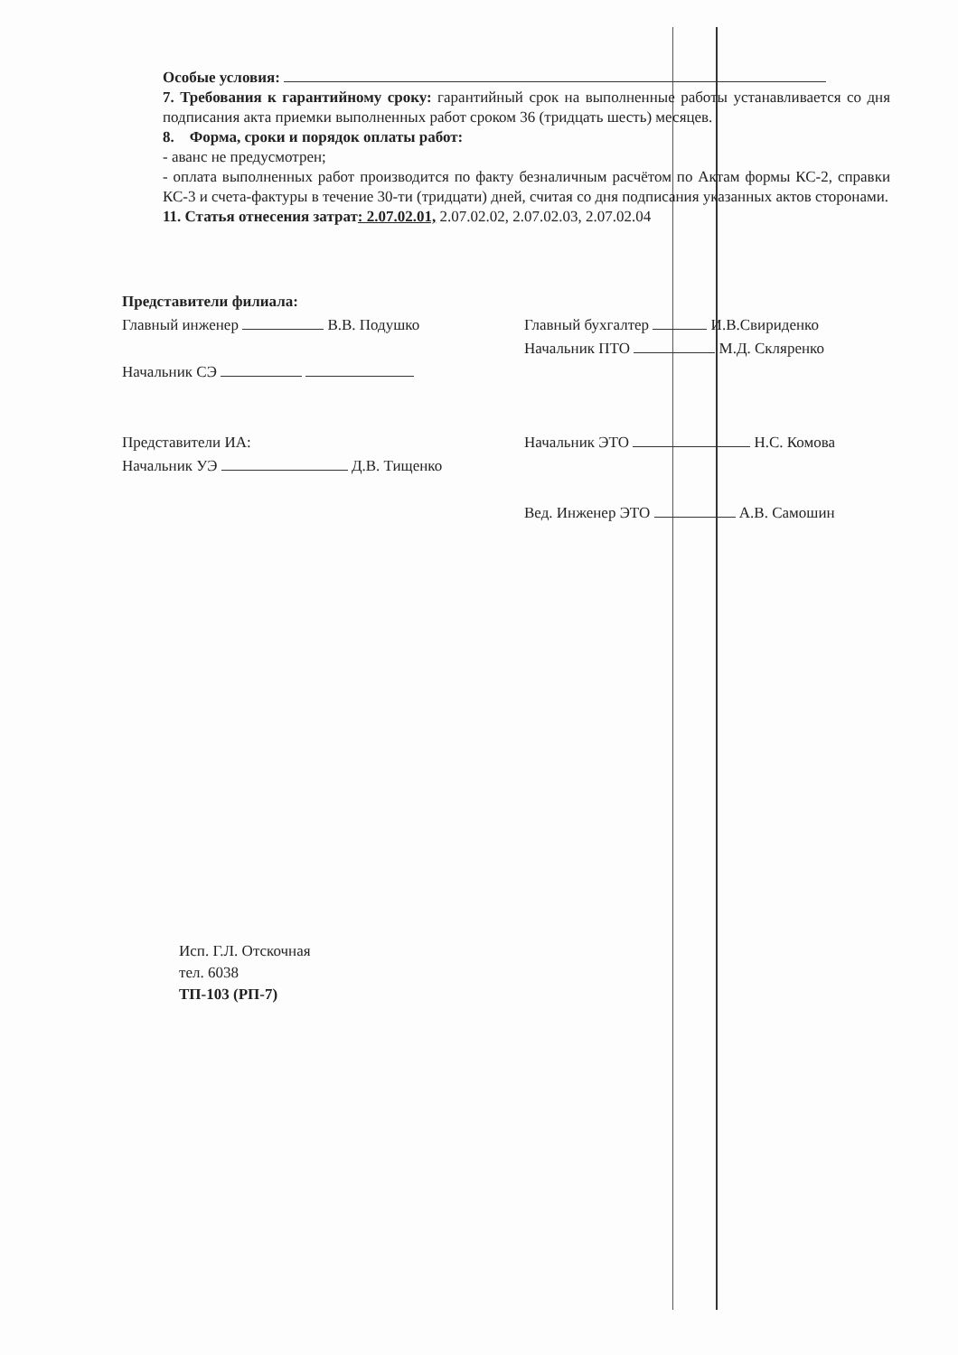Особые условия:
7. Требования к гарантийному сроку: гарантийный срок на выполненные работы устанавливается со дня подписания акта приемки выполненных работ сроком 36 (тридцать шесть) месяцев.
8. Форма, сроки и порядок оплаты работ:
- аванс не предусмотрен;
- оплата выполненных работ производится по факту безналичным расчётом по Актам формы КС-2, справки КС-3 и счета-фактуры в течение 30-ти (тридцати) дней, считая со дня подписания указанных актов сторонами.
11. Статья отнесения затрат: 2.07.02.01, 2.07.02.02, 2.07.02.03, 2.07.02.04
Представители филиала:
Главный инженер В.В. Подушко
Начальник СЭ
Представители ИА:
Начальник УЭ Д.В. Тищенко
Главный бухгалтер И.В.Свириденко
Начальник ПТО М.Д. Скляренко
Начальник ЭТО Н.С. Комова
Вед. Инженер ЭТО А.В. Самошин
Исп. Г.Л. Отскочная
тел. 6038
ТП-103 (РП-7)